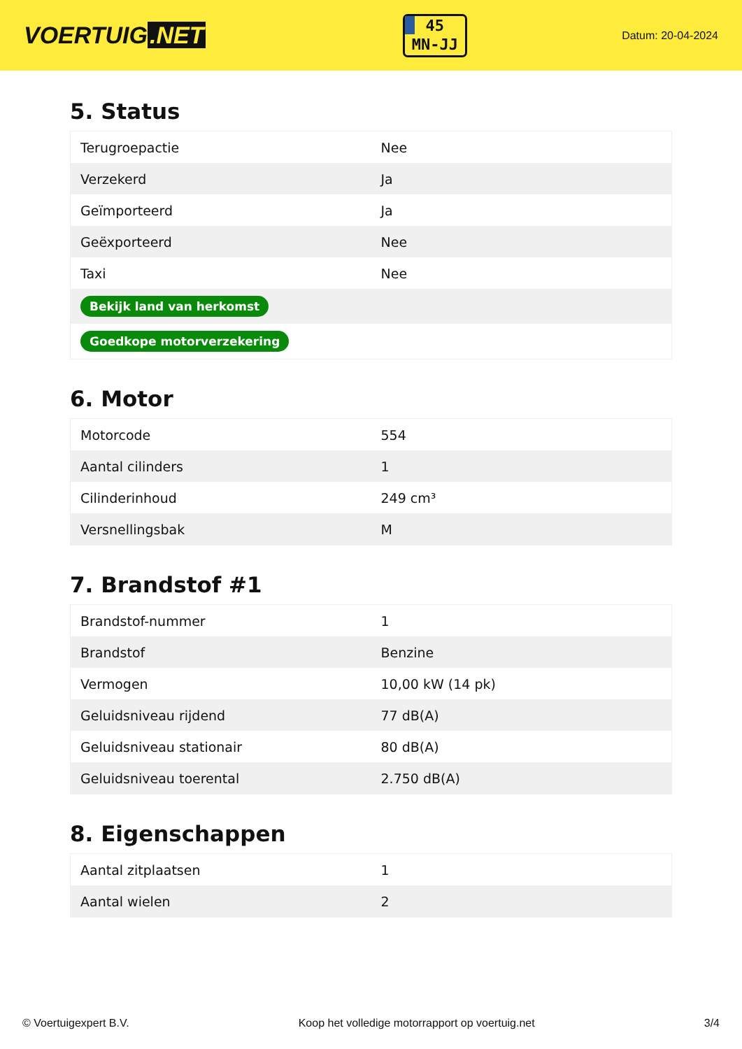VOERTUIG.NET
45
MN-JJ
Datum: 20-04-2024
5. Status
| Terugroepactie | Nee |
| Verzekerd | Ja |
| Geïmporteerd | Ja |
| Geëxporteerd | Nee |
| Taxi | Nee |
| Bekijk land van herkomst | |
| Goedkope motorverzekering | |
6. Motor
| Motorcode | 554 |
| Aantal cilinders | 1 |
| Cilinderinhoud | 249 cm³ |
| Versnellingsbak | M |
7. Brandstof #1
| Brandstof-nummer | 1 |
| Brandstof | Benzine |
| Vermogen | 10,00 kW (14 pk) |
| Geluidsniveau rijdend | 77 dB(A) |
| Geluidsniveau stationair | 80 dB(A) |
| Geluidsniveau toerental | 2.750 dB(A) |
8. Eigenschappen
| Aantal zitplaatsen | 1 |
| Aantal wielen | 2 |
© Voertuigexpert B.V. Koop het volledige motorrapport op voertuig.net 3/4